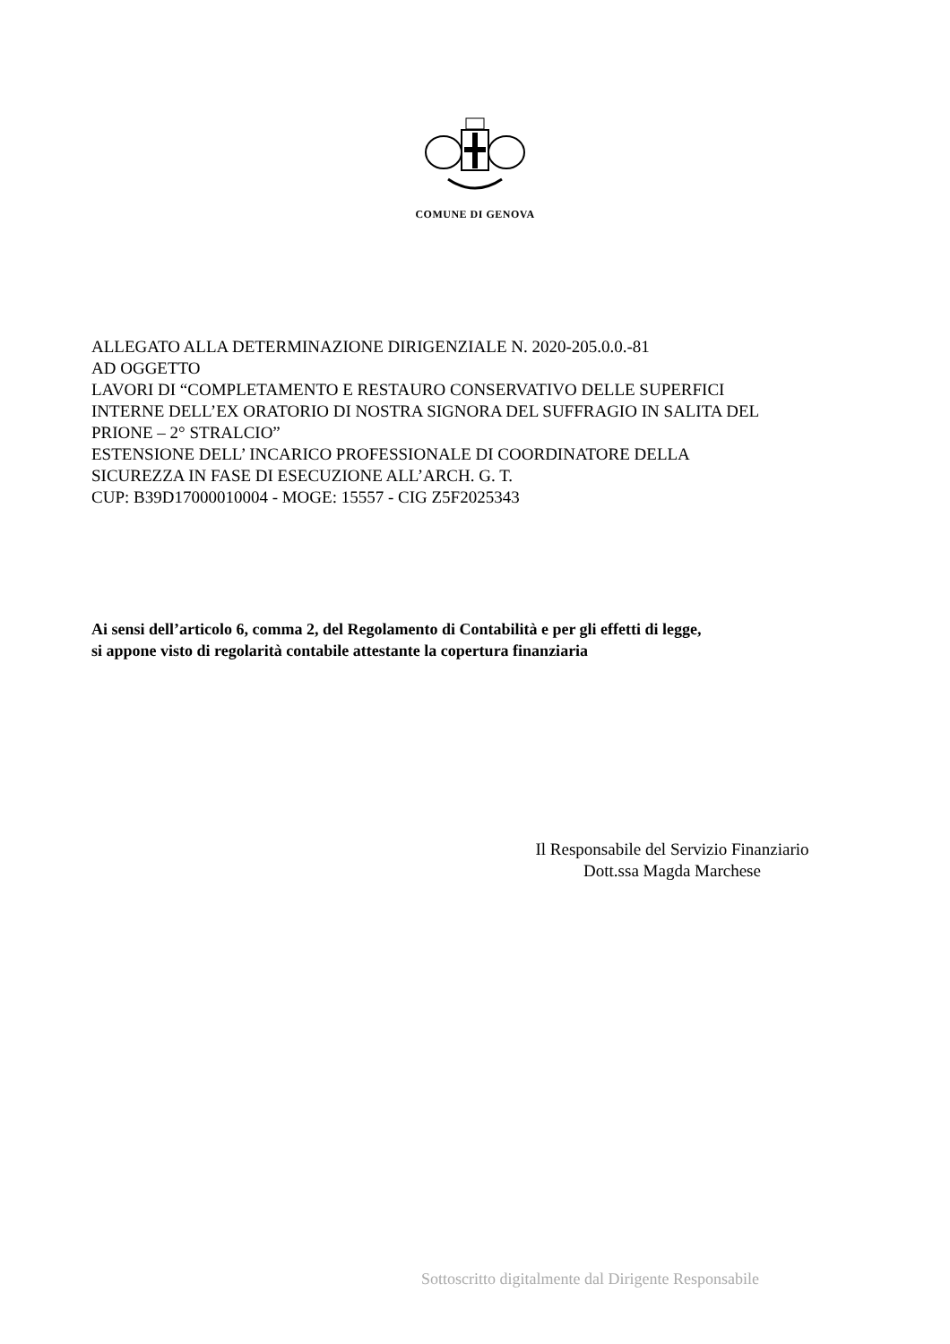COMUNE DI GENOVA
ALLEGATO ALLA DETERMINAZIONE DIRIGENZIALE N. 2020-205.0.0.-81
AD OGGETTO
LAVORI DI “COMPLETAMENTO E RESTAURO CONSERVATIVO DELLE SUPERFICI
INTERNE DELL’EX ORATORIO DI NOSTRA SIGNORA DEL SUFFRAGIO IN SALITA DEL
PRIONE – 2° STRALCIO”
ESTENSIONE DELL’ INCARICO PROFESSIONALE DI COORDINATORE DELLA
SICUREZZA IN FASE DI ESECUZIONE ALL’ARCH. G. T.
CUP: B39D17000010004 - MOGE: 15557 - CIG Z5F2025343
Ai sensi dell’articolo 6, comma 2, del Regolamento di Contabilità e per gli effetti di legge,
si appone visto di regolarità contabile attestante la copertura finanziaria
Il Responsabile del Servizio Finanziario
Dott.ssa Magda Marchese
Sottoscritto digitalmente dal Dirigente Responsabile